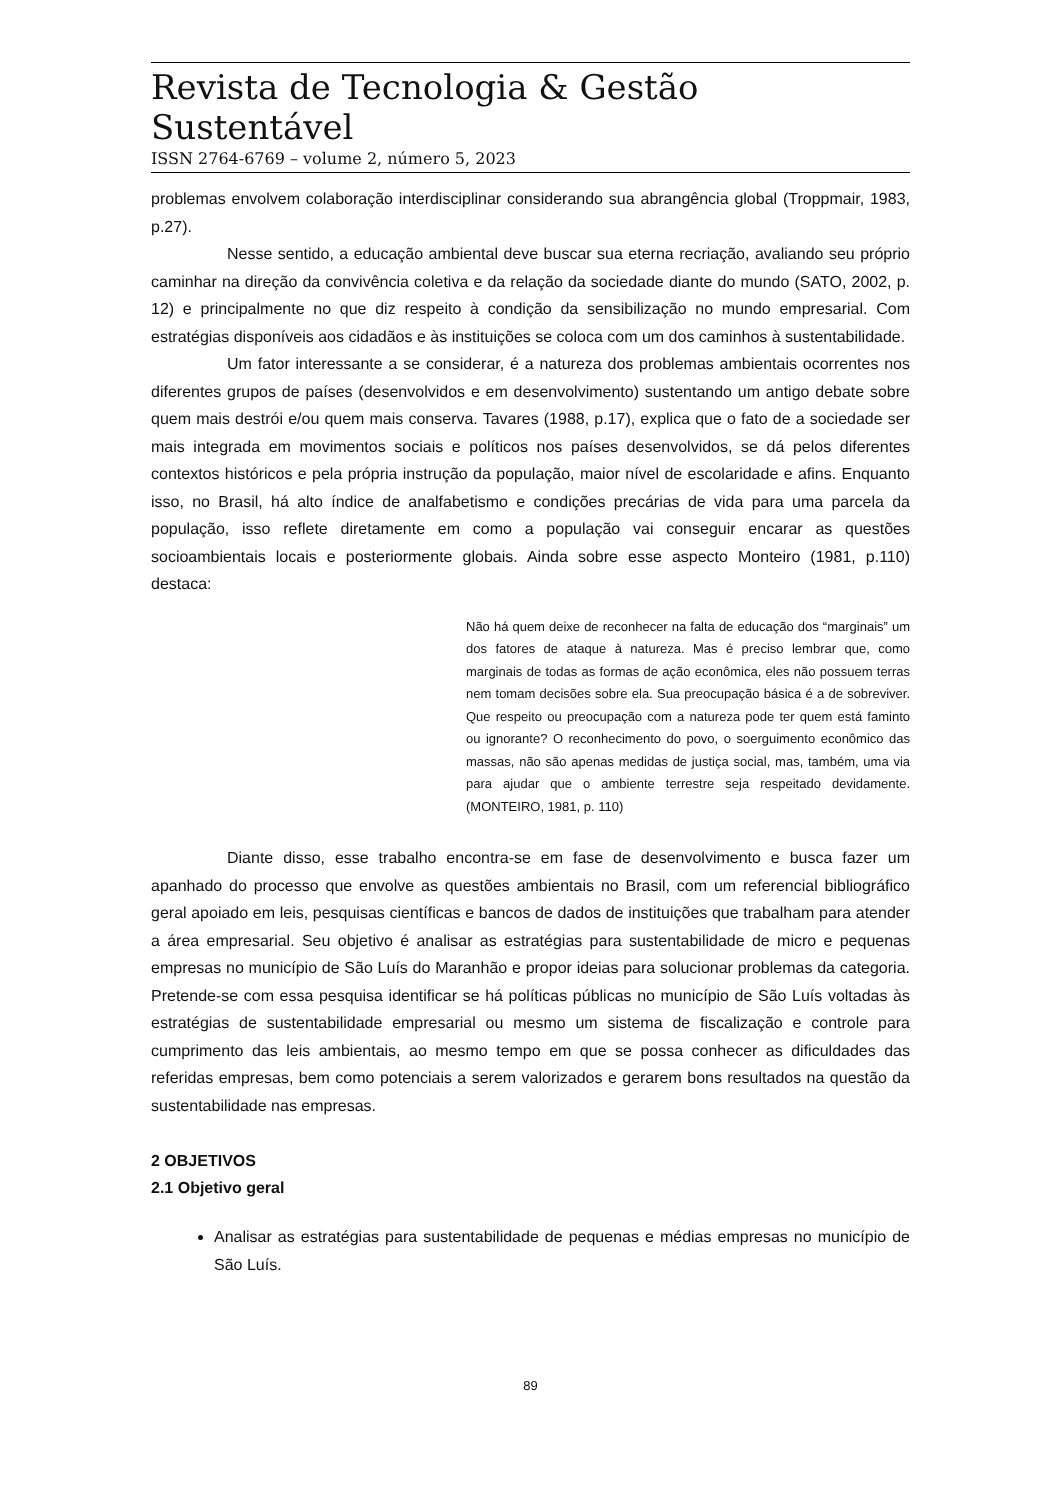Revista de Tecnologia & Gestão Sustentável
ISSN 2764-6769 – volume 2, número 5, 2023
problemas envolvem colaboração interdisciplinar considerando sua abrangência global (Troppmair, 1983, p.27).
Nesse sentido, a educação ambiental deve buscar sua eterna recriação, avaliando seu próprio caminhar na direção da convivência coletiva e da relação da sociedade diante do mundo (SATO, 2002, p. 12) e principalmente no que diz respeito à condição da sensibilização no mundo empresarial. Com estratégias disponíveis aos cidadãos e às instituições se coloca com um dos caminhos à sustentabilidade.
Um fator interessante a se considerar, é a natureza dos problemas ambientais ocorrentes nos diferentes grupos de países (desenvolvidos e em desenvolvimento) sustentando um antigo debate sobre quem mais destrói e/ou quem mais conserva. Tavares (1988, p.17), explica que o fato de a sociedade ser mais integrada em movimentos sociais e políticos nos países desenvolvidos, se dá pelos diferentes contextos históricos e pela própria instrução da população, maior nível de escolaridade e afins. Enquanto isso, no Brasil, há alto índice de analfabetismo e condições precárias de vida para uma parcela da população, isso reflete diretamente em como a população vai conseguir encarar as questões socioambientais locais e posteriormente globais. Ainda sobre esse aspecto Monteiro (1981, p.110) destaca:
Não há quem deixe de reconhecer na falta de educação dos “marginais” um dos fatores de ataque à natureza. Mas é preciso lembrar que, como marginais de todas as formas de ação econômica, eles não possuem terras nem tomam decisões sobre ela. Sua preocupação básica é a de sobreviver. Que respeito ou preocupação com a natureza pode ter quem está faminto ou ignorante? O reconhecimento do povo, o soerguimento econômico das massas, não são apenas medidas de justiça social, mas, também, uma via para ajudar que o ambiente terrestre seja respeitado devidamente. (MONTEIRO, 1981, p. 110)
Diante disso, esse trabalho encontra-se em fase de desenvolvimento e busca fazer um apanhado do processo que envolve as questões ambientais no Brasil, com um referencial bibliográfico geral apoiado em leis, pesquisas científicas e bancos de dados de instituições que trabalham para atender a área empresarial. Seu objetivo é analisar as estratégias para sustentabilidade de micro e pequenas empresas no município de São Luís do Maranhão e propor ideias para solucionar problemas da categoria. Pretende-se com essa pesquisa identificar se há políticas públicas no município de São Luís voltadas às estratégias de sustentabilidade empresarial ou mesmo um sistema de fiscalização e controle para cumprimento das leis ambientais, ao mesmo tempo em que se possa conhecer as dificuldades das referidas empresas, bem como potenciais a serem valorizados e gerarem bons resultados na questão da sustentabilidade nas empresas.
2 OBJETIVOS
2.1 Objetivo geral
Analisar as estratégias para sustentabilidade de pequenas e médias empresas no município de São Luís.
89